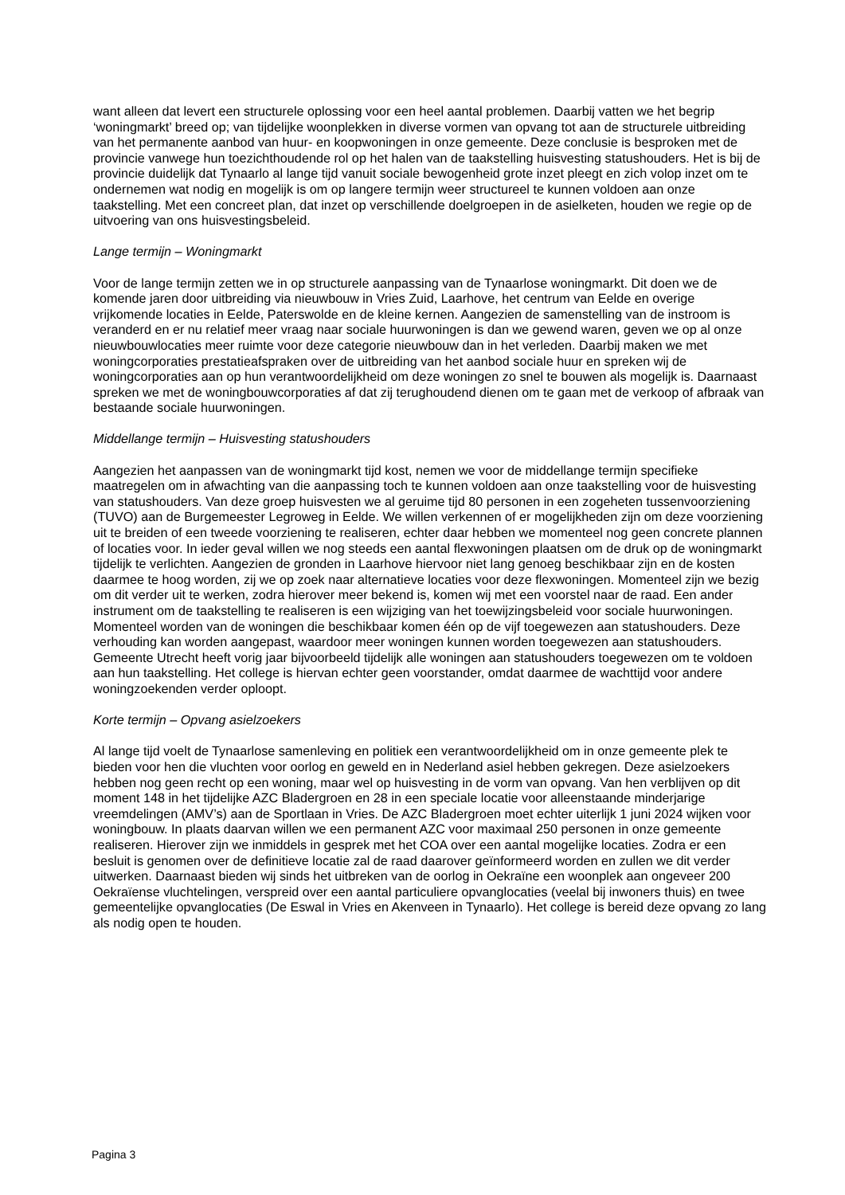want alleen dat levert een structurele oplossing voor een heel aantal problemen. Daarbij vatten we het begrip ‘woningmarkt’ breed op; van tijdelijke woonplekken in diverse vormen van opvang tot aan de structurele uitbreiding van het permanente aanbod van huur- en koopwoningen in onze gemeente. Deze conclusie is besproken met de provincie vanwege hun toezichthoudende rol op het halen van de taakstelling huisvesting statushouders. Het is bij de provincie duidelijk dat Tynaarlo al lange tijd vanuit sociale bewogenheid grote inzet pleegt en zich volop inzet om te ondernemen wat nodig en mogelijk is om op langere termijn weer structureel te kunnen voldoen aan onze taakstelling. Met een concreet plan, dat inzet op verschillende doelgroepen in de asielketen, houden we regie op de uitvoering van ons huisvestingsbeleid.
Lange termijn – Woningmarkt
Voor de lange termijn zetten we in op structurele aanpassing van de Tynaarlose woningmarkt. Dit doen we de komende jaren door uitbreiding via nieuwbouw in Vries Zuid, Laarhove, het centrum van Eelde en overige vrijkomende locaties in Eelde, Paterswolde en de kleine kernen. Aangezien de samenstelling van de instroom is veranderd en er nu relatief meer vraag naar sociale huurwoningen is dan we gewend waren, geven we op al onze nieuwbouwlocaties meer ruimte voor deze categorie nieuwbouw dan in het verleden. Daarbij maken we met woningcorporaties prestatieafspraken over de uitbreiding van het aanbod sociale huur en spreken wij de woningcorporaties aan op hun verantwoordelijkheid om deze woningen zo snel te bouwen als mogelijk is. Daarnaast spreken we met de woningbouwcorporaties af dat zij terughoudend dienen om te gaan met de verkoop of afbraak van bestaande sociale huurwoningen.
Middellange termijn – Huisvesting statushouders
Aangezien het aanpassen van de woningmarkt tijd kost, nemen we voor de middellange termijn specifieke maatregelen om in afwachting van die aanpassing toch te kunnen voldoen aan onze taakstelling voor de huisvesting van statushouders. Van deze groep huisvesten we al geruime tijd 80 personen in een zogeheten tussenvoorziening (TUVO) aan de Burgemeester Legroweg in Eelde. We willen verkennen of er mogelijkheden zijn om deze voorziening uit te breiden of een tweede voorziening te realiseren, echter daar hebben we momenteel nog geen concrete plannen of locaties voor. In ieder geval willen we nog steeds een aantal flexwoningen plaatsen om de druk op de woningmarkt tijdelijk te verlichten. Aangezien de gronden in Laarhove hiervoor niet lang genoeg beschikbaar zijn en de kosten daarmee te hoog worden, zij we op zoek naar alternatieve locaties voor deze flexwoningen. Momenteel zijn we bezig om dit verder uit te werken, zodra hierover meer bekend is, komen wij met een voorstel naar de raad. Een ander instrument om de taakstelling te realiseren is een wijziging van het toewijzingsbeleid voor sociale huurwoningen. Momenteel worden van de woningen die beschikbaar komen één op de vijf toegewezen aan statushouders. Deze verhouding kan worden aangepast, waardoor meer woningen kunnen worden toegewezen aan statushouders. Gemeente Utrecht heeft vorig jaar bijvoorbeeld tijdelijk alle woningen aan statushouders toegewezen om te voldoen aan hun taakstelling. Het college is hiervan echter geen voorstander, omdat daarmee de wachttijd voor andere woningzoekenden verder oploopt.
Korte termijn – Opvang asielzoekers
Al lange tijd voelt de Tynaarlose samenleving en politiek een verantwoordelijkheid om in onze gemeente plek te bieden voor hen die vluchten voor oorlog en geweld en in Nederland asiel hebben gekregen. Deze asielzoekers hebben nog geen recht op een woning, maar wel op huisvesting in de vorm van opvang. Van hen verblijven op dit moment 148 in het tijdelijke AZC Bladergroen en 28 in een speciale locatie voor alleenstaande minderjarige vreemdelingen (AMV’s) aan de Sportlaan in Vries. De AZC Bladergroen moet echter uiterlijk 1 juni 2024 wijken voor woningbouw. In plaats daarvan willen we een permanent AZC voor maximaal 250 personen in onze gemeente realiseren. Hierover zijn we inmiddels in gesprek met het COA over een aantal mogelijke locaties. Zodra er een besluit is genomen over de definitieve locatie zal de raad daarover geïnformeerd worden en zullen we dit verder uitwerken. Daarnaast bieden wij sinds het uitbreken van de oorlog in Oekraïne een woonplek aan ongeveer 200 Oekraïense vluchtelingen, verspreid over een aantal particuliere opvanglocaties (veelal bij inwoners thuis) en twee gemeentelijke opvanglocaties (De Eswal in Vries en Akenveen in Tynaarlo). Het college is bereid deze opvang zo lang als nodig open te houden.
Pagina 3